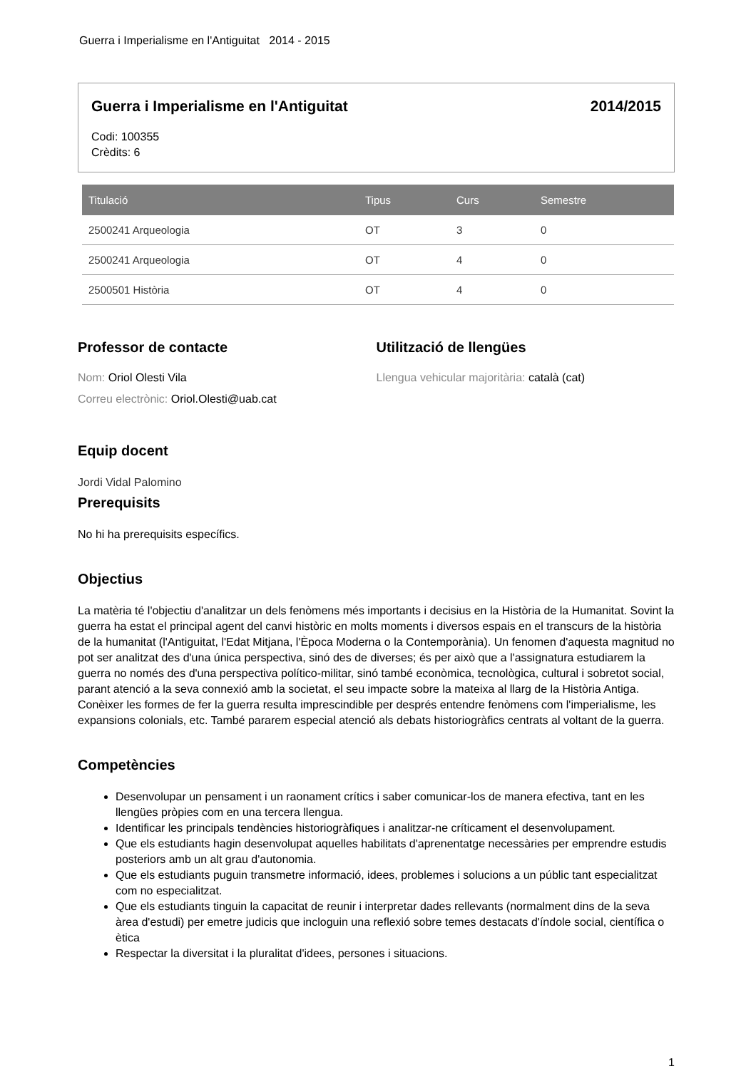Guerra i Imperialisme en l'Antiguitat 2014 - 2015
Guerra i Imperialisme en l'Antiguitat 2014/2015
Codi: 100355
Crèdits: 6
| Titulació | Tipus | Curs | Semestre |
| --- | --- | --- | --- |
| 2500241 Arqueologia | OT | 3 | 0 |
| 2500241 Arqueologia | OT | 4 | 0 |
| 2500501 Història | OT | 4 | 0 |
Professor de contacte
Nom: Oriol Olesti Vila
Correu electrònic: Oriol.Olesti@uab.cat
Utilització de llengües
Llengua vehicular majoritària: català (cat)
Equip docent
Jordi Vidal Palomino
Prerequisits
No hi ha prerequisits específics.
Objectius
La matèria té l'objectiu d'analitzar un dels fenòmens més importants i decisius en la Història de la Humanitat. Sovint la guerra ha estat el principal agent del canvi històric en molts moments i diversos espais en el transcurs de la història de la humanitat (l'Antiguitat, l'Edat Mitjana, l'Època Moderna o la Contemporània). Un fenomen d'aquesta magnitud no pot ser analitzat des d'una única perspectiva, sinó des de diverses; és per això que a l'assignatura estudiarem la guerra no només des d'una perspectiva político-militar, sinó també econòmica, tecnològica, cultural i sobretot social, parant atenció a la seva connexió amb la societat, el seu impacte sobre la mateixa al llarg de la Història Antiga. Conèixer les formes de fer la guerra resulta imprescindible per després entendre fenòmens com l'imperialisme, les expansions colonials, etc. També pararem especial atenció als debats historiogràfics centrats al voltant de la guerra.
Competències
Desenvolupar un pensament i un raonament crítics i saber comunicar-los de manera efectiva, tant en les llengües pròpies com en una tercera llengua.
Identificar les principals tendències historiogràfiques i analitzar-ne críticament el desenvolupament.
Que els estudiants hagin desenvolupat aquelles habilitats d'aprenentatge necessàries per emprendre estudis posteriors amb un alt grau d'autonomia.
Que els estudiants puguin transmetre informació, idees, problemes i solucions a un públic tant especialitzat com no especialitzat.
Que els estudiants tinguin la capacitat de reunir i interpretar dades rellevants (normalment dins de la seva àrea d'estudi) per emetre judicis que incloguin una reflexió sobre temes destacats d'índole social, científica o ètica
Respectar la diversitat i la pluralitat d'idees, persones i situacions.
1